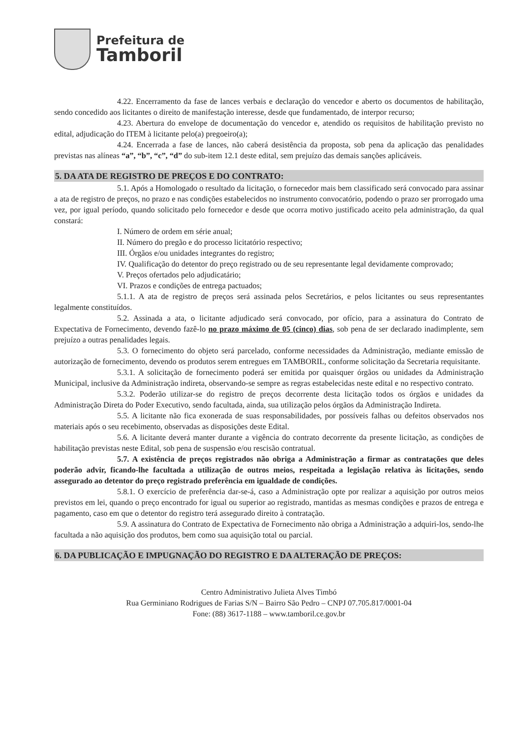Prefeitura de
Tamboril
4.22. Encerramento da fase de lances verbais e declaração do vencedor e aberto os documentos de habilitação, sendo concedido aos licitantes o direito de manifestação interesse, desde que fundamentado, de interpor recurso;
4.23. Abertura do envelope de documentação do vencedor e, atendido os requisitos de habilitação previsto no edital, adjudicação do ITEM à licitante pelo(a) pregoeiro(a);
4.24. Encerrada a fase de lances, não caberá desistência da proposta, sob pena da aplicação das penalidades previstas nas alíneas “a”, “b”, “c”, “d” do sub-item 12.1 deste edital, sem prejuízo das demais sanções aplicáveis.
5. DA ATA DE REGISTRO DE PREÇOS E DO CONTRATO:
5.1. Após a Homologado o resultado da licitação, o fornecedor mais bem classificado será convocado para assinar a ata de registro de preços, no prazo e nas condições estabelecidos no instrumento convocatório, podendo o prazo ser prorrogado uma vez, por igual período, quando solicitado pelo fornecedor e desde que ocorra motivo justificado aceito pela administração, da qual constará:
I. Número de ordem em série anual;
II. Número do pregão e do processo licitatório respectivo;
III. Órgãos e/ou unidades integrantes do registro;
IV. Qualificação do detentor do preço registrado ou de seu representante legal devidamente comprovado;
V. Preços ofertados pelo adjudicatário;
VI. Prazos e condições de entrega pactuados;
5.1.1. A ata de registro de preços será assinada pelos Secretários, e pelos licitantes ou seus representantes legalmente constituídos.
5.2. Assinada a ata, o licitante adjudicado será convocado, por ofício, para a assinatura do Contrato de Expectativa de Fornecimento, devendo fazê-lo no prazo máximo de 05 (cinco) dias, sob pena de ser declarado inadimplente, sem prejuízo a outras penalidades legais.
5.3. O fornecimento do objeto será parcelado, conforme necessidades da Administração, mediante emissão de autorização de fornecimento, devendo os produtos serem entregues em TAMBORIL, conforme solicitação da Secretaria requisitante.
5.3.1. A solicitação de fornecimento poderá ser emitida por quaisquer órgãos ou unidades da Administração Municipal, inclusive da Administração indireta, observando-se sempre as regras estabelecidas neste edital e no respectivo contrato.
5.3.2. Poderão utilizar-se do registro de preços decorrente desta licitação todos os órgãos e unidades da Administração Direta do Poder Executivo, sendo facultada, ainda, sua utilização pelos órgãos da Administração Indireta.
5.5. A licitante não fica exonerada de suas responsabilidades, por possíveis falhas ou defeitos observados nos materiais após o seu recebimento, observadas as disposições deste Edital.
5.6. A licitante deverá manter durante a vigência do contrato decorrente da presente licitação, as condições de habilitação previstas neste Edital, sob pena de suspensão e/ou rescisão contratual.
5.7. A existência de preços registrados não obriga a Administração a firmar as contratações que deles poderão advir, ficando-lhe facultada a utilização de outros meios, respeitada a legislação relativa às licitações, sendo assegurado ao detentor do preço registrado preferência em igualdade de condições.
5.8.1. O exercício de preferência dar-se-á, caso a Administração opte por realizar a aquisição por outros meios previstos em lei, quando o preço encontrado for igual ou superior ao registrado, mantidas as mesmas condições e prazos de entrega e pagamento, caso em que o detentor do registro terá assegurado direito à contratação.
5.9. A assinatura do Contrato de Expectativa de Fornecimento não obriga a Administração a adquiri-los, sendo-lhe facultada a não aquisição dos produtos, bem como sua aquisição total ou parcial.
6. DA PUBLICAÇÃO E IMPUGNAÇÃO DO REGISTRO E DA ALTERAÇÃO DE PREÇOS:
Centro Administrativo Julieta Alves Timbó
Rua Germiniano Rodrigues de Farias S/N – Bairro São Pedro – CNPJ 07.705.817/0001-04
Fone: (88) 3617-1188 – www.tamboril.ce.gov.br